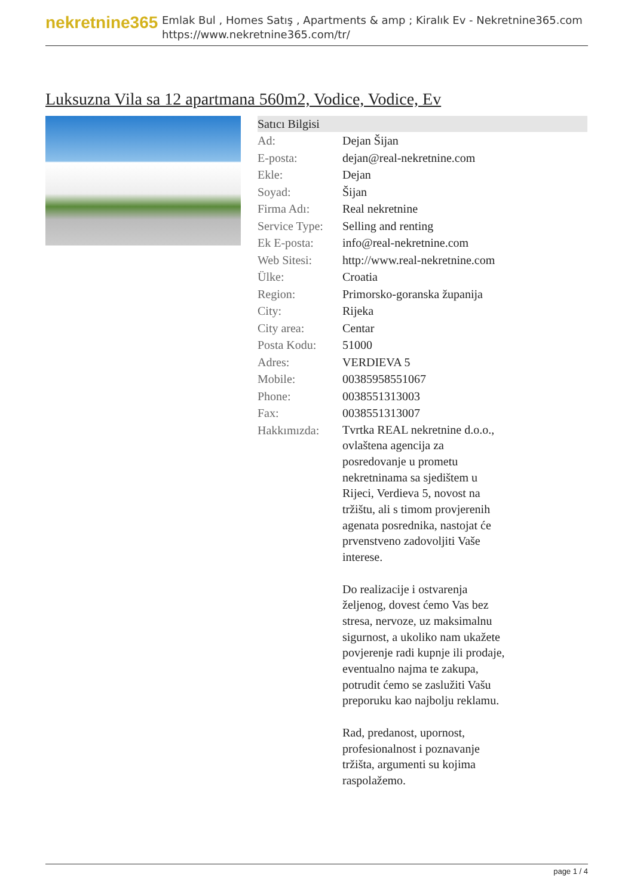nekretnine365
Emlak Bul , Homes Satış , Apartments & amp ; Kiralık Ev - Nekretnine365.com
https://www.nekretnine365.com/tr/
Luksuzna Vila sa 12 apartmana 560m2, Vodice, Vodice, Ev
| Satıcı Bilgisi | |
| --- | --- |
| Ad: | Dejan Šijan |
| E-posta: | dejan@real-nekretnine.com |
| Ekle: | Dejan |
| Soyad: | Šijan |
| Firma Adı: | Real nekretnine |
| Service Type: | Selling and renting |
| Ek E-posta: | info@real-nekretnine.com |
| Web Sitesi: | http://www.real-nekretnine.com |
| Ülke: | Croatia |
| Region: | Primorsko-goranska županija |
| City: | Rijeka |
| City area: | Centar |
| Posta Kodu: | 51000 |
| Adres: | VERDIEVA 5 |
| Mobile: | 00385958551067 |
| Phone: | 0038551313003 |
| Fax: | 0038551313007 |
| Hakkımızda: | Tvrtka REAL nekretnine d.o.o., ovlaštena agencija za posredovanje u prometu nekretninama sa sjedištem u Rijeci, Verdieva 5, novost na tržištu, ali s timom provjerenih agenata posrednika, nastojat će prvenstveno zadovoljiti Vaše interese. Do realizacije i ostvarenja željenog, dovest ćemo Vas bez stresa, nervoze, uz maksimalnu sigurnost, a ukoliko nam ukažete povjerenje radi kupnje ili prodaje, eventualno najma te zakupa, potrudit ćemo se zaslužiti Vašu preporuku kao najbolju reklamu. Rad, predanost, upornost, profesionalnost i poznavanje tržišta, argumenti su kojima raspolažemo. |
page 1 / 4